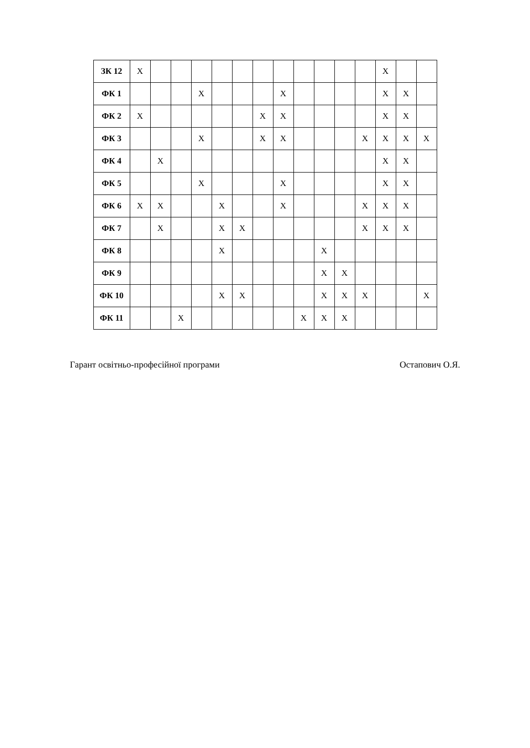| ЗК 12 | X | | | | | | | | | | | | X | | |
| ФК 1 | | | | X | | | | X | | | | | X | X | |
| ФК 2 | X | | | | | | X | X | | | | | X | X | |
| ФК 3 | | | | X | | | X | X | | | | X | X | X | X |
| ФК 4 | | X | | | | | | | | | | | X | X | |
| ФК 5 | | | | X | | | | X | | | | | X | X | |
| ФК 6 | X | X | | | X | | | X | | | | X | X | X | |
| ФК 7 | | X | | | X | X | | | | | | X | X | X | |
| ФК 8 | | | | | X | | | | | X | | | | | |
| ФК 9 | | | | | | | | | | X | X | | | | |
| ФК 10 | | | | | X | X | | | | X | X | X | | | X |
| ФК 11 | | | X | | | | | | X | X | X | | | | |
Гарант освітньо-професійної програми Остапович О.Я.